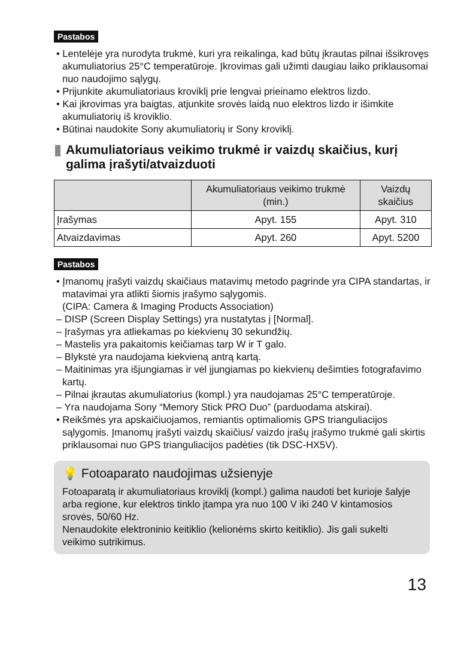Pastabos
• Lentelėje yra nurodyta trukmė, kuri yra reikalinga, kad būtų įkrautas pilnai išsikrovęs akumuliatorius 25°C temperatūroje. Įkrovimas gali užimti daugiau laiko priklausomai nuo naudojimo sąlygų.
• Prijunkite akumuliatoriaus kroviklį prie lengvai prieinamo elektros lizdo.
• Kai įkrovimas yra baigtas, atjunkite srovės laidą nuo elektros lizdo ir išimkite akumuliatorių iš kroviklio.
• Būtinai naudokite Sony akumuliatorių ir Sony kroviklį.
Akumuliatoriaus veikimo trukmė ir vaizdų skaičius, kurį galima įrašyti/atvaizduoti
| | Akumuliatoriaus veikimo trukmė (min.) | Vaizdų skaičius |
| --- | --- | --- |
| Įrašymas | Apyt. 155 | Apyt. 310 |
| Atvaizdavimas | Apyt. 260 | Apyt. 5200 |
Pastabos
• Įmanomų įrašyti vaizdų skaičiaus matavimų metodo pagrinde yra CIPA standartas, ir matavimai yra atlikti šiomis įrašymo sąlygomis.
(CIPA: Camera & Imaging Products Association)
– DISP (Screen Display Settings) yra nustatytas į [Normal].
– Įrašymas yra atliekamas po kiekvienų 30 sekundžių.
– Mastelis yra pakaitomis keičiamas tarp W ir T galo.
– Blykstė yra naudojama kiekvieną antrą kartą.
– Maitinimas yra išjungiamas ir vėl įjungiamas po kiekvienų dešimties fotografavimo kartų.
– Pilnai įkrautas akumuliatorius (kompl.) yra naudojamas 25°C temperatūroje.
– Yra naudojama Sony “Memory Stick PRO Duo” (parduodama atskirai).
• Reikšmės yra apskaičiuojamos, remiantis optimaliomis GPS trianguliacijos sąlygomis. Įmanomų įrašyti vaizdų skaičius/ vaizdo įrašų įrašymo trukmė gali skirtis priklausomai nuo GPS trianguliacijos padėties (tik DSC-HX5V).
💡 Fotoaparato naudojimas užsienyje
Fotoaparatą ir akumuliatoriaus kroviklį (kompl.) galima naudoti bet kurioje šalyje arba regione, kur elektros tinklo įtampa yra nuo 100 V iki 240 V kintamosios srovės, 50/60 Hz.
Nenaudokite elektroninio keitiklio (kelionėms skirto keitiklio). Jis gali sukelti veikimo sutrikimus.
13